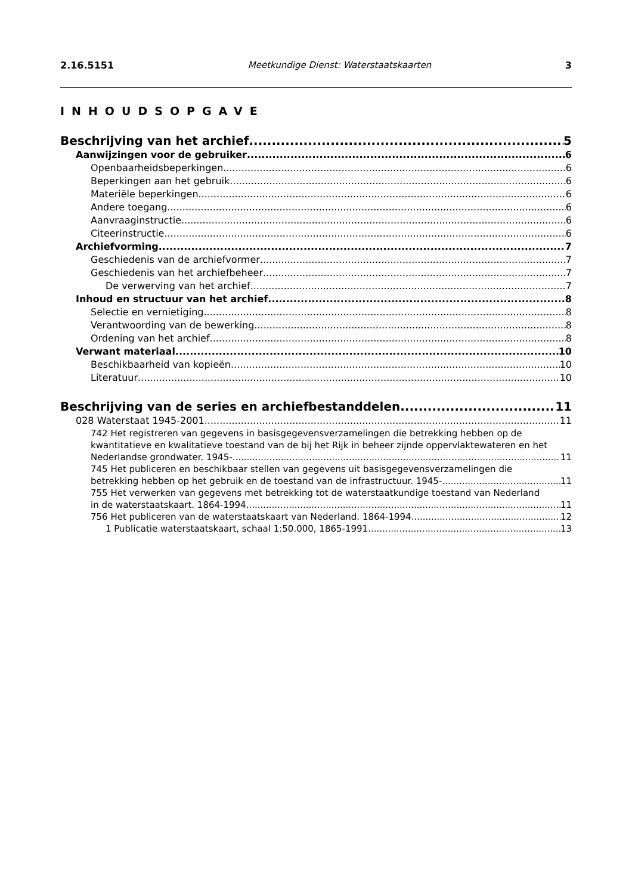2.16.5151 Meetkundige Dienst: Waterstaatskaarten 3
INHOUDSOPGAVE
Beschrijving van het archief 5
Aanwijzingen voor de gebruiker 6
Openbaarheidsbeperkingen 6
Beperkingen aan het gebruik 6
Materiële beperkingen 6
Andere toegang 6
Aanvraaginstructie 6
Citeerinstructie 6
Archiefvorming 7
Geschiedenis van de archiefvormer 7
Geschiedenis van het archiefbeheer 7
De verwerving van het archief 7
Inhoud en structuur van het archief 8
Selectie en vernietiging 8
Verantwoording van de bewerking 8
Ordening van het archief 8
Verwant materiaal 10
Beschikbaarheid van kopieën 10
Literatuur 10
Beschrijving van de series en archiefbestanddelen 11
028 Waterstaat 1945-2001 11
742 Het registreren van gegevens in basisgegevensverzamelingen die betrekking hebben op de kwantitatieve en kwalitatieve toestand van de bij het Rijk in beheer zijnde oppervlaktewateren en het
Nederlandse grondwater. 1945- 11
745 Het publiceren en beschikbaar stellen van gegevens uit basisgegevensverzamelingen die
betrekking hebben op het gebruik en de toestand van de infrastructuur. 1945- 11
755 Het verwerken van gegevens met betrekking tot de waterstaatkundige toestand van Nederland
in de waterstaatskaart. 1864-1994 11
756 Het publiceren van de waterstaatskaart van Nederland. 1864-1994 12
1 Publicatie waterstaatskaart, schaal 1:50.000, 1865-1991 13